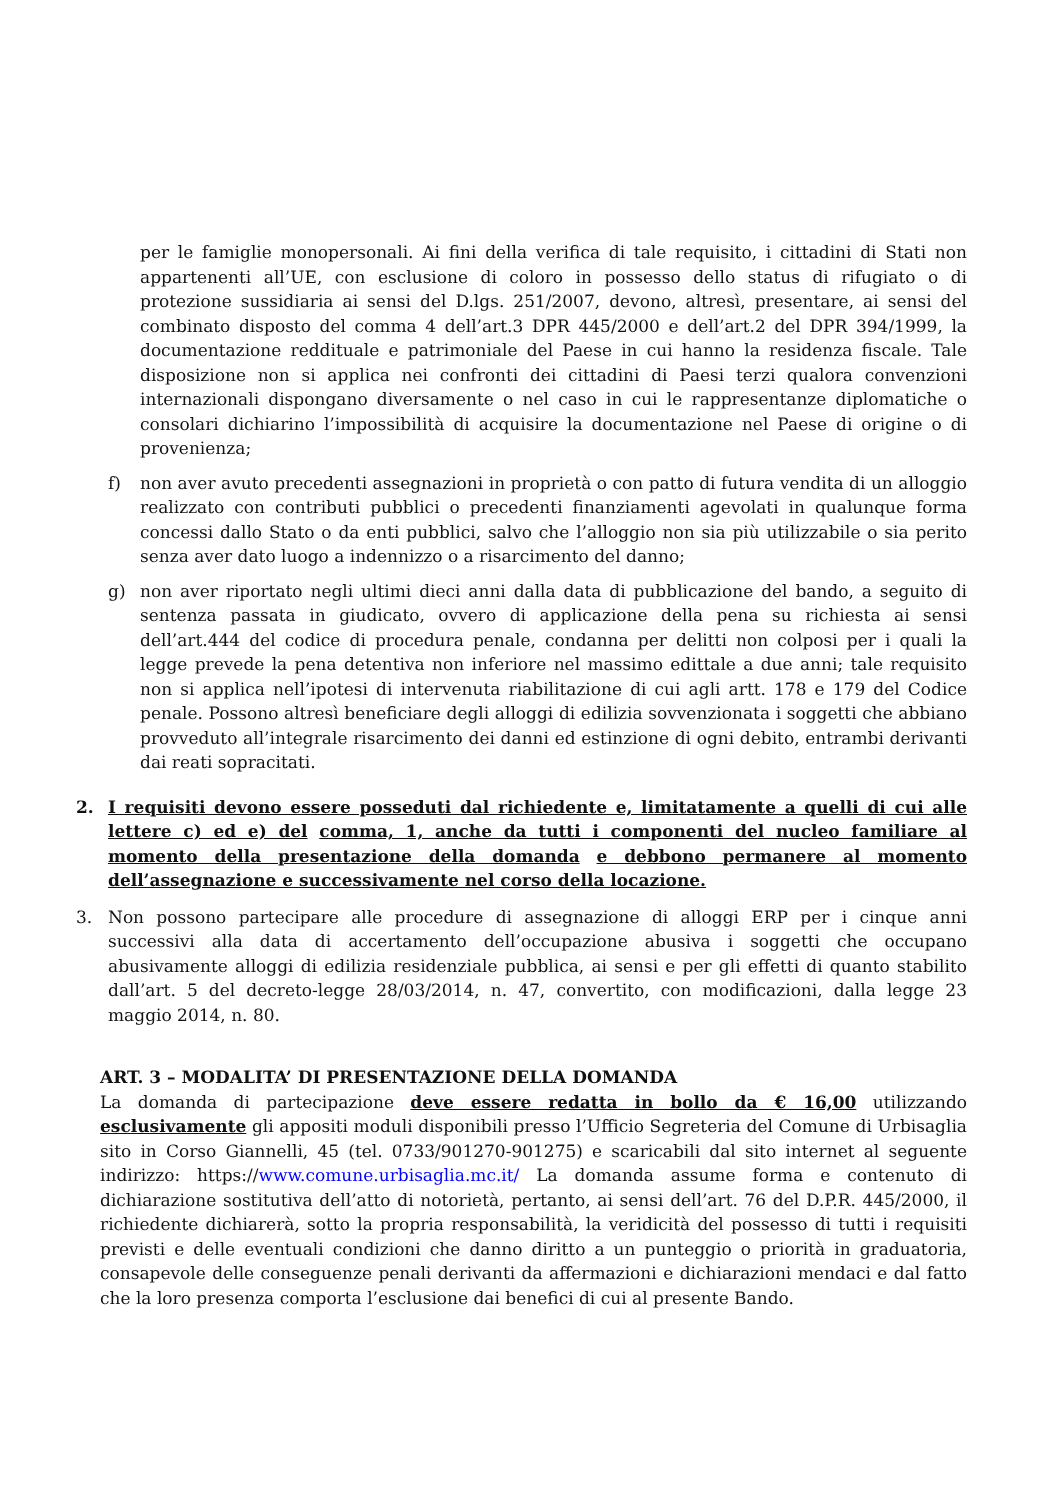per le famiglie monopersonali. Ai fini della verifica di tale requisito, i cittadini di Stati non appartenenti all’UE, con esclusione di coloro in possesso dello status di rifugiato o di protezione sussidiaria ai sensi del D.lgs. 251/2007, devono, altresì, presentare, ai sensi del combinato disposto del comma 4 dell’art.3 DPR 445/2000 e dell’art.2 del DPR 394/1999, la documentazione reddituale e patrimoniale del Paese in cui hanno la residenza fiscale. Tale disposizione non si applica nei confronti dei cittadini di Paesi terzi qualora convenzioni internazionali dispongano diversamente o nel caso in cui le rappresentanze diplomatiche o consolari dichiarino l’impossibilità di acquisire la documentazione nel Paese di origine o di provenienza;
f) non aver avuto precedenti assegnazioni in proprietà o con patto di futura vendita di un alloggio realizzato con contributi pubblici o precedenti finanziamenti agevolati in qualunque forma concessi dallo Stato o da enti pubblici, salvo che l’alloggio non sia più utilizzabile o sia perito senza aver dato luogo a indennizzo o a risarcimento del danno;
g) non aver riportato negli ultimi dieci anni dalla data di pubblicazione del bando, a seguito di sentenza passata in giudicato, ovvero di applicazione della pena su richiesta ai sensi dell’art.444 del codice di procedura penale, condanna per delitti non colposi per i quali la legge prevede la pena detentiva non inferiore nel massimo edittale a due anni; tale requisito non si applica nell’ipotesi di intervenuta riabilitazione di cui agli artt. 178 e 179 del Codice penale. Possono altresì beneficiare degli alloggi di edilizia sovvenzionata i soggetti che abbiano provveduto all’integrale risarcimento dei danni ed estinzione di ogni debito, entrambi derivanti dai reati sopracitati.
2. I requisiti devono essere posseduti dal richiedente e, limitatamente a quelli di cui alle lettere c) ed e) del comma, 1, anche da tutti i componenti del nucleo familiare al momento della presentazione della domanda e debbono permanere al momento dell’assegnazione e successivamente nel corso della locazione.
3. Non possono partecipare alle procedure di assegnazione di alloggi ERP per i cinque anni successivi alla data di accertamento dell’occupazione abusiva i soggetti che occupano abusivamente alloggi di edilizia residenziale pubblica, ai sensi e per gli effetti di quanto stabilito dall’art. 5 del decreto-legge 28/03/2014, n. 47, convertito, con modificazioni, dalla legge 23 maggio 2014, n. 80.
ART. 3 – MODALITA’ DI PRESENTAZIONE DELLA DOMANDA
La domanda di partecipazione deve essere redatta in bollo da € 16,00 utilizzando esclusivamente gli appositi moduli disponibili presso l’Ufficio Segreteria del Comune di Urbisaglia sito in Corso Giannelli, 45 (tel. 0733/901270-901275) e scaricabili dal sito internet al seguente indirizzo: https://www.comune.urbisaglia.mc.it/ La domanda assume forma e contenuto di dichiarazione sostitutiva dell’atto di notorietà, pertanto, ai sensi dell’art. 76 del D.P.R. 445/2000, il richiedente dichiarerà, sotto la propria responsabilità, la veridicità del possesso di tutti i requisiti previsti e delle eventuali condizioni che danno diritto a un punteggio o priorità in graduatoria, consapevole delle conseguenze penali derivanti da affermazioni e dichiarazioni mendaci e dal fatto che la loro presenza comporta l’esclusione dai benefici di cui al presente Bando.